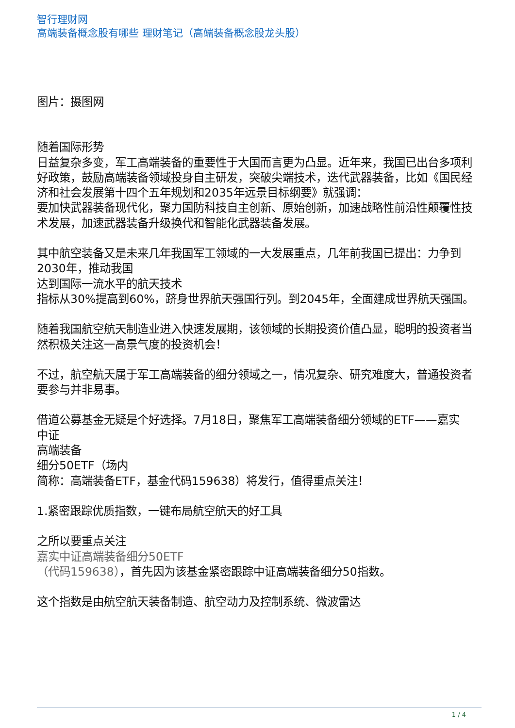智行理财网
高端装备概念股有哪些 理财笔记（高端装备概念股龙头股）
图片：摄图网
随着国际形势
日益复杂多变，军工高端装备的重要性于大国而言更为凸显。近年来，我国已出台多项利好政策，鼓励高端装备领域投身自主研发，突破尖端技术，迭代武器装备，比如《国民经济和社会发展第十四个五年规划和2035年远景目标纲要》就强调：
要加快武器装备现代化，聚力国防科技自主创新、原始创新，加速战略性前沿性颠覆性技术发展，加速武器装备升级换代和智能化武器装备发展。
其中航空装备又是未来几年我国军工领域的一大发展重点，几年前我国已提出：力争到2030年，推动我国
达到国际一流水平的航天技术
指标从30%提高到60%，跻身世界航天强国行列。到2045年，全面建成世界航天强国。
随着我国航空航天制造业进入快速发展期，该领域的长期投资价值凸显，聪明的投资者当然积极关注这一高景气度的投资机会！
不过，航空航天属于军工高端装备的细分领域之一，情况复杂、研究难度大，普通投资者要参与并非易事。
借道公募基金无疑是个好选择。7月18日，聚焦军工高端装备细分领域的ETF——嘉实
中证
高端装备
细分50ETF（场内
简称：高端装备ETF，基金代码159638）将发行，值得重点关注！
1.紧密跟踪优质指数，一键布局航空航天的好工具
之所以要重点关注
嘉实中证高端装备细分50ETF
（代码159638），首先因为该基金紧密跟踪中证高端装备细分50指数。
这个指数是由航空航天装备制造、航空动力及控制系统、微波雷达
1 / 4